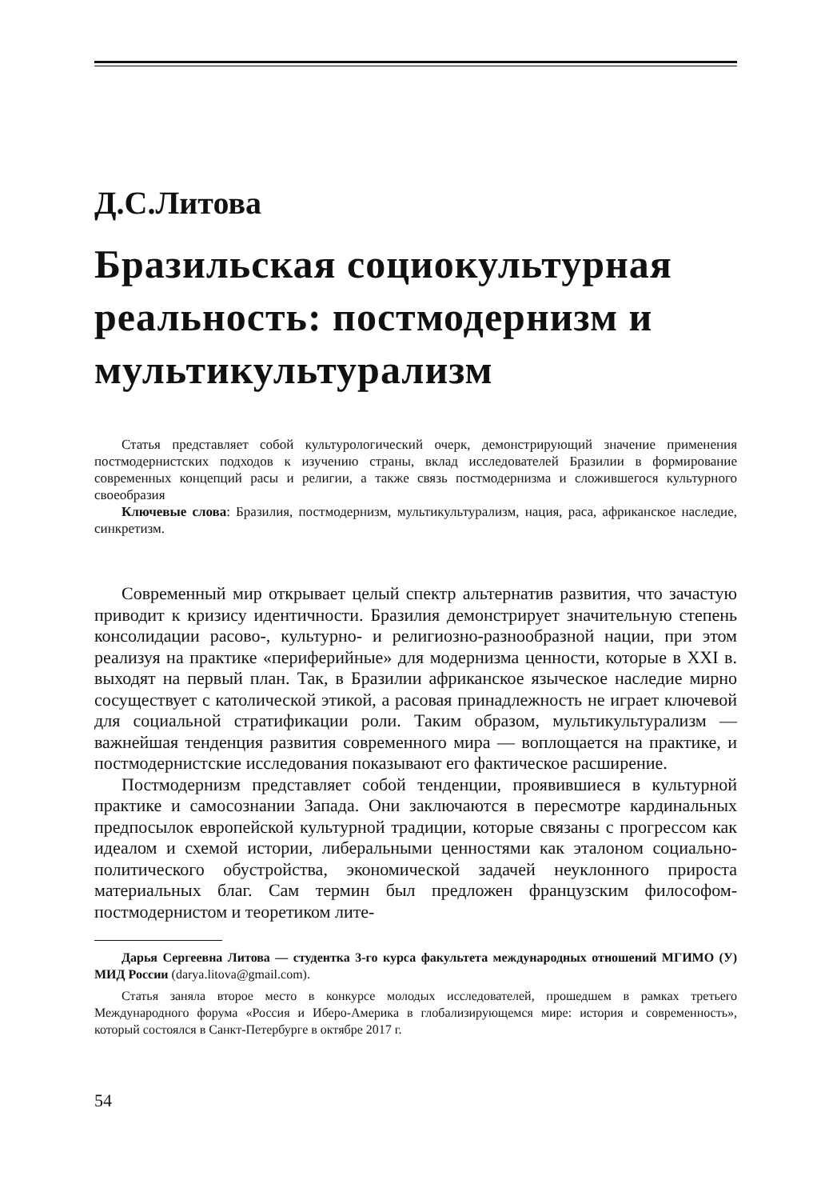Д.С.Литова
Бразильская социокультурная реальность: постмодернизм и мультикультурализм
Статья представляет собой культурологический очерк, демонстрирующий значение применения постмодернистских подходов к изучению страны, вклад исследователей Бразилии в формирование современных концепций расы и религии, а также связь постмодернизма и сложившегося культурного своеобразия
Ключевые слова: Бразилия, постмодернизм, мультикультурализм, нация, раса, африканское наследие, синкретизм.
Современный мир открывает целый спектр альтернатив развития, что зачастую приводит к кризису идентичности. Бразилия демонстрирует значительную степень консолидации расово-, культурно- и религиозно-разнообразной нации, при этом реализуя на практике «периферийные» для модернизма ценности, которые в XXI в. выходят на первый план. Так, в Бразилии африканское языческое наследие мирно сосуществует с католической этикой, а расовая принадлежность не играет ключевой для социальной стратификации роли. Таким образом, мультикультурализм — важнейшая тенденция развития современного мира — воплощается на практике, и постмодернистские исследования показывают его фактическое расширение.
Постмодернизм представляет собой тенденции, проявившиеся в культурной практике и самосознании Запада. Они заключаются в пересмотре кардинальных предпосылок европейской культурной традиции, которые связаны с прогрессом как идеалом и схемой истории, либеральными ценностями как эталоном социально-политического обустройства, экономической задачей неуклонного прироста материальных благ. Сам термин был предложен французским философом-постмодернистом и теоретиком лите-
Дарья Сергеевна Литова — студентка 3-го курса факультета международных отношений МГИМО (У) МИД России (darya.litova@gmail.com).
Статья заняла второе место в конкурсе молодых исследователей, прошедшем в рамках третьего Международного форума «Россия и Иберо-Америка в глобализирующемся мире: история и современность», который состоялся в Санкт-Петербурге в октябре 2017 г.
54